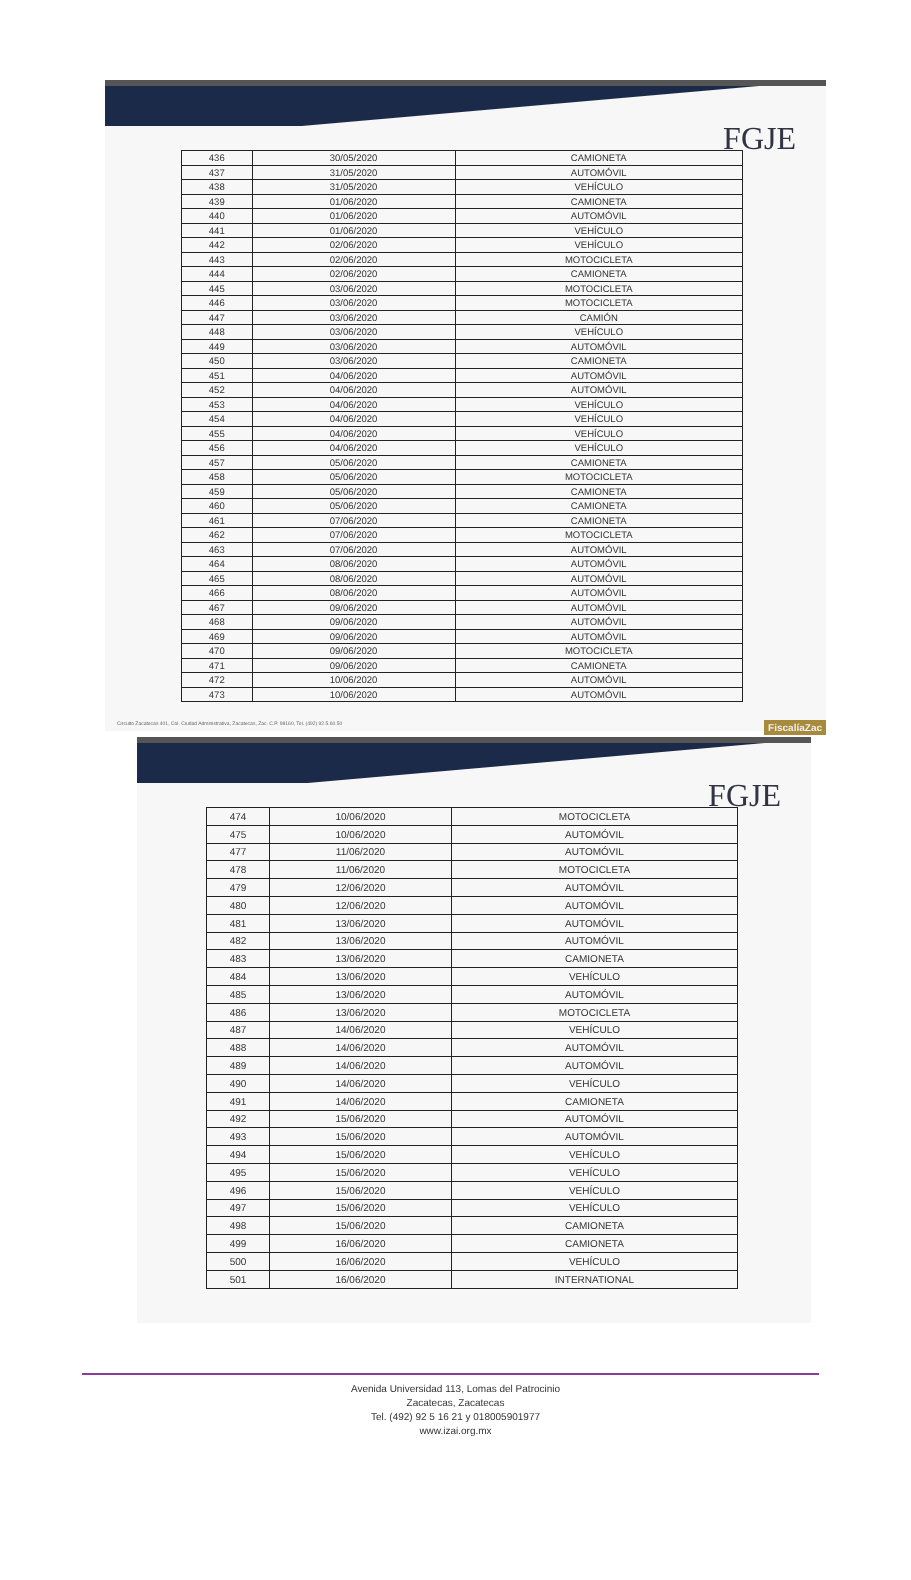FGJE
| 436 | 30/05/2020 | CAMIONETA |
| 437 | 31/05/2020 | AUTOMÓVIL |
| 438 | 31/05/2020 | VEHÍCULO |
| 439 | 01/06/2020 | CAMIONETA |
| 440 | 01/06/2020 | AUTOMÓVIL |
| 441 | 01/06/2020 | VEHÍCULO |
| 442 | 02/06/2020 | VEHÍCULO |
| 443 | 02/06/2020 | MOTOCICLETA |
| 444 | 02/06/2020 | CAMIONETA |
| 445 | 03/06/2020 | MOTOCICLETA |
| 446 | 03/06/2020 | MOTOCICLETA |
| 447 | 03/06/2020 | CAMIÓN |
| 448 | 03/06/2020 | VEHÍCULO |
| 449 | 03/06/2020 | AUTOMÓVIL |
| 450 | 03/06/2020 | CAMIONETA |
| 451 | 04/06/2020 | AUTOMÓVIL |
| 452 | 04/06/2020 | AUTOMÓVIL |
| 453 | 04/06/2020 | VEHÍCULO |
| 454 | 04/06/2020 | VEHÍCULO |
| 455 | 04/06/2020 | VEHÍCULO |
| 456 | 04/06/2020 | VEHÍCULO |
| 457 | 05/06/2020 | CAMIONETA |
| 458 | 05/06/2020 | MOTOCICLETA |
| 459 | 05/06/2020 | CAMIONETA |
| 460 | 05/06/2020 | CAMIONETA |
| 461 | 07/06/2020 | CAMIONETA |
| 462 | 07/06/2020 | MOTOCICLETA |
| 463 | 07/06/2020 | AUTOMÓVIL |
| 464 | 08/06/2020 | AUTOMÓVIL |
| 465 | 08/06/2020 | AUTOMÓVIL |
| 466 | 08/06/2020 | AUTOMÓVIL |
| 467 | 09/06/2020 | AUTOMÓVIL |
| 468 | 09/06/2020 | AUTOMÓVIL |
| 469 | 09/06/2020 | AUTOMÓVIL |
| 470 | 09/06/2020 | MOTOCICLETA |
| 471 | 09/06/2020 | CAMIONETA |
| 472 | 10/06/2020 | AUTOMÓVIL |
| 473 | 10/06/2020 | AUTOMÓVIL |
Circuito Zacatecas 401, Col. Ciudad Administrativa, Zacatecas, Zac. C.P. 98160, Tel. (492) 92.5.60.50 FiscalíaZac
FGJE
| 474 | 10/06/2020 | MOTOCICLETA |
| 475 | 10/06/2020 | AUTOMÓVIL |
| 477 | 11/06/2020 | AUTOMÓVIL |
| 478 | 11/06/2020 | MOTOCICLETA |
| 479 | 12/06/2020 | AUTOMÓVIL |
| 480 | 12/06/2020 | AUTOMÓVIL |
| 481 | 13/06/2020 | AUTOMÓVIL |
| 482 | 13/06/2020 | AUTOMÓVIL |
| 483 | 13/06/2020 | CAMIONETA |
| 484 | 13/06/2020 | VEHÍCULO |
| 485 | 13/06/2020 | AUTOMÓVIL |
| 486 | 13/06/2020 | MOTOCICLETA |
| 487 | 14/06/2020 | VEHÍCULO |
| 488 | 14/06/2020 | AUTOMÓVIL |
| 489 | 14/06/2020 | AUTOMÓVIL |
| 490 | 14/06/2020 | VEHÍCULO |
| 491 | 14/06/2020 | CAMIONETA |
| 492 | 15/06/2020 | AUTOMÓVIL |
| 493 | 15/06/2020 | AUTOMÓVIL |
| 494 | 15/06/2020 | VEHÍCULO |
| 495 | 15/06/2020 | VEHÍCULO |
| 496 | 15/06/2020 | VEHÍCULO |
| 497 | 15/06/2020 | VEHÍCULO |
| 498 | 15/06/2020 | CAMIONETA |
| 499 | 16/06/2020 | CAMIONETA |
| 500 | 16/06/2020 | VEHÍCULO |
| 501 | 16/06/2020 | INTERNATIONAL |
Avenida Universidad 113, Lomas del Patrocinio
Zacatecas, Zacatecas
Tel. (492) 92 5 16 21 y 018005901977
www.izai.org.mx